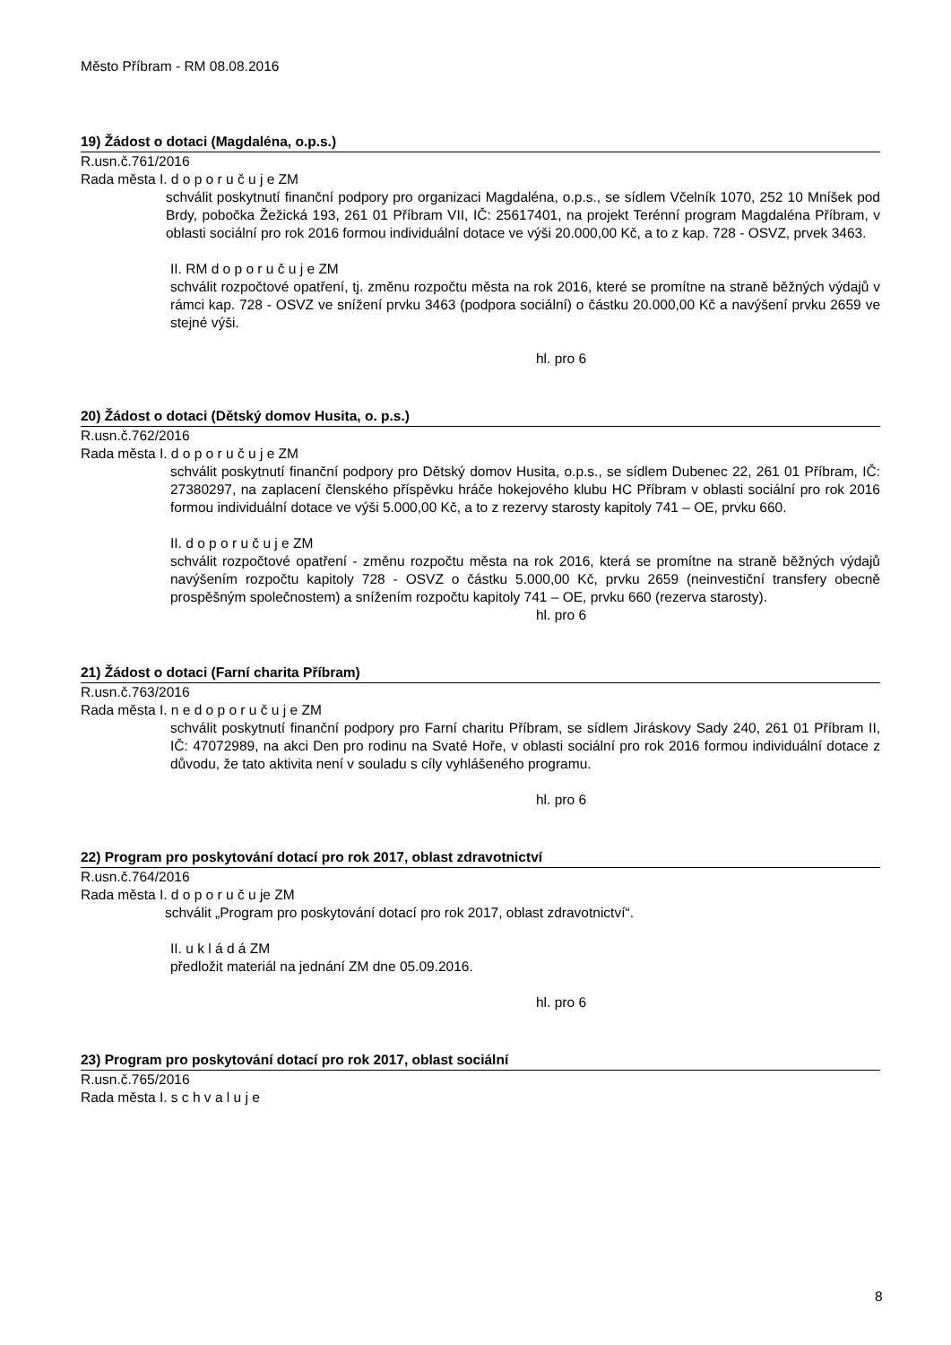Město Příbram - RM 08.08.2016
19) Žádost o dotaci (Magdaléna, o.p.s.)
R.usn.č.761/2016
Rada města I. d o p o r u č u j e ZM
schválit poskytnutí finanční podpory pro organizaci Magdaléna, o.p.s., se sídlem Včelník 1070, 252 10 Mníšek pod Brdy, pobočka Žežická 193, 261 01 Příbram VII, IČ: 25617401, na projekt Terénní program Magdaléna Příbram, v oblasti sociální pro rok 2016 formou individuální dotace ve výši 20.000,00 Kč, a to z kap. 728 - OSVZ, prvek 3463.
II. RM d o p o r u č u j e ZM
schválit rozpočtové opatření, tj. změnu rozpočtu města na rok 2016, které se promítne na straně běžných výdajů v rámci kap. 728 - OSVZ ve snížení prvku 3463 (podpora sociální) o částku 20.000,00 Kč a navýšení prvku 2659 ve stejné výši.
hl. pro 6
20) Žádost o dotaci (Dětský domov Husita, o. p.s.)
R.usn.č.762/2016
Rada města I. d o p o r u č u j e ZM
schválit poskytnutí finanční podpory pro Dětský domov Husita, o.p.s., se sídlem Dubenec 22, 261 01 Příbram, IČ: 27380297, na zaplacení členského příspěvku hráče hokejového klubu HC Příbram v oblasti sociální pro rok 2016 formou individuální dotace ve výši 5.000,00 Kč, a to z rezervy starosty kapitoly 741 – OE, prvku 660.
II. d o p o r u č u j e ZM
schválit rozpočtové opatření - změnu rozpočtu města na rok 2016, která se promítne na straně běžných výdajů navýšením rozpočtu kapitoly 728 - OSVZ o částku 5.000,00 Kč, prvku 2659 (neinvestiční transfery obecně prospěšným společnostem) a snížením rozpočtu kapitoly 741 – OE, prvku 660 (rezerva starosty).
hl. pro 6
21) Žádost o dotaci (Farní charita Příbram)
R.usn.č.763/2016
Rada města I. n e d o p o r u č u j e ZM
schválit poskytnutí finanční podpory pro Farní charitu Příbram, se sídlem Jiráskovy Sady 240, 261 01 Příbram II, IČ: 47072989, na akci Den pro rodinu na Svaté Hoře, v oblasti sociální pro rok 2016 formou individuální dotace z důvodu, že tato aktivita není v souladu s cíly vyhlášeného programu.
hl. pro 6
22) Program pro poskytování dotací pro rok 2017, oblast zdravotnictví
R.usn.č.764/2016
Rada města I. d o p o r u č u je ZM
schválit „Program pro poskytování dotací pro rok 2017, oblast zdravotnictví“.
II. u k l á d á ZM
předložit materiál na jednání ZM dne 05.09.2016.
hl. pro 6
23) Program pro poskytování dotací pro rok 2017, oblast sociální
R.usn.č.765/2016
Rada města I. s c h v a l u j e
8